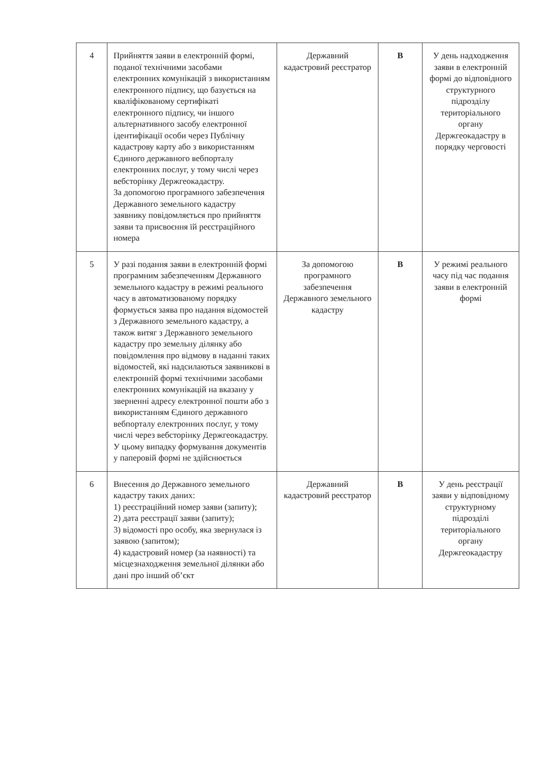| 4 | Прийняття заяви в електронній формі, поданої технічними засобами електронних комунікацій з використанням електронного підпису, що базується на кваліфікованому сертифікаті електронного підпису, чи іншого альтернативного засобу електронної ідентифікації особи через Публічну кадастрову карту або з використанням Єдиного державного вебпорталу електронних послуг, у тому числі через вебсторінку Держгеокадастру. За допомогою програмного забезпечення Державного земельного кадастру заявнику повідомляється про прийняття заяви та присвоєння їй реєстраційного номера | Державний кадастровий реєстратор | В | У день надходження заяви в електронній формі до відповідного структурного підрозділу територіального органу Держгеокадастру в порядку черговості |
| 5 | У разі подання заяви в електронній формі програмним забезпеченням Державного земельного кадастру в режимі реального часу в автоматизованому порядку формується заява про надання відомостей з Державного земельного кадастру, а також витяг з Державного земельного кадастру про земельну ділянку або повідомлення про відмову в наданні таких відомостей, які надсилаються заявникові в електронній формі технічними засобами електронних комунікацій на вказану у зверненні адресу електронної пошти або з використанням Єдиного державного вебпорталу електронних послуг, у тому числі через вебсторінку Держгеокадастру. У цьому випадку формування документів у паперовій формі не здійснюється | За допомогою програмного забезпечення Державного земельного кадастру | В | У режимі реального часу під час подання заяви в електронній формі |
| 6 | Внесення до Державного земельного кадастру таких даних: 1) реєстраційний номер заяви (запиту); 2) дата реєстрації заяви (запиту); 3) відомості про особу, яка звернулася із заявою (запитом); 4) кадастровий номер (за наявності) та місцезнаходження земельної ділянки або дані про інший об’єкт | Державний кадастровий реєстратор | В | У день реєстрації заяви у відповідному структурному підрозділі територіального органу Держгеокадастру |